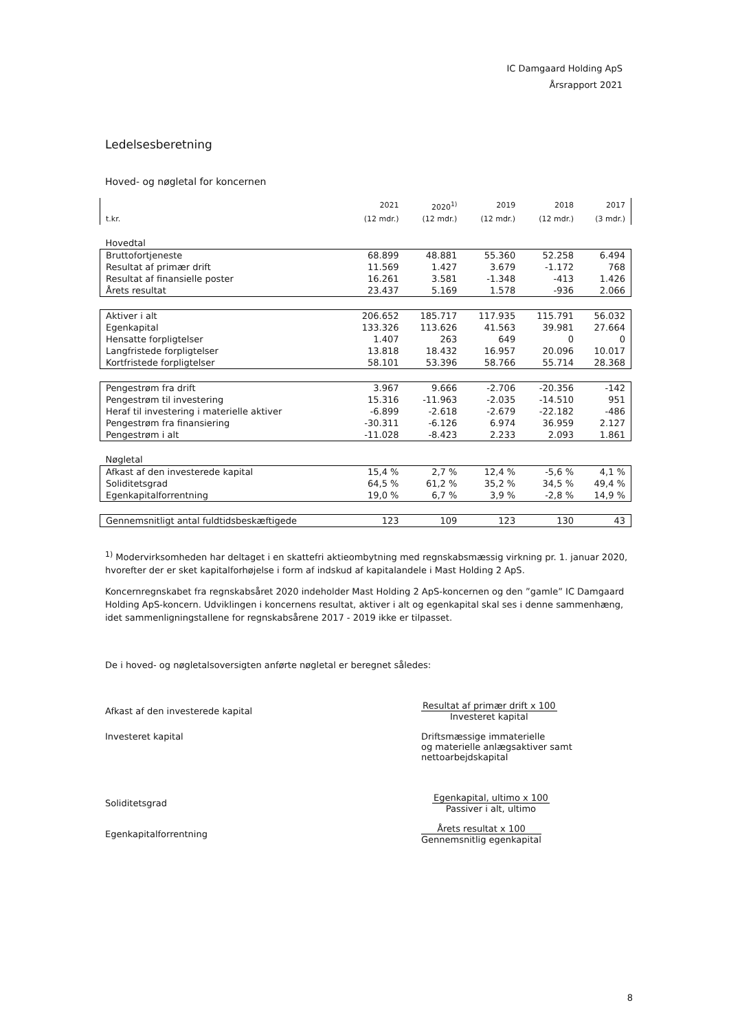IC Damgaard Holding ApS
Årsrapport 2021
Ledelsesberetning
Hoved- og nøgletal for koncernen
| | 2021 | 2020<sup>1)</sup> | 2019 | 2018 | 2017 |
| --- | --- | --- | --- | --- | --- |
| t.kr. | (12 mdr.) | (12 mdr.) | (12 mdr.) | (12 mdr.) | (3 mdr.) |
| Hovedtal | | | | | |
| Bruttofortjeneste | 68.899 | 48.881 | 55.360 | 52.258 | 6.494 |
| Resultat af primær drift | 11.569 | 1.427 | 3.679 | -1.172 | 768 |
| Resultat af finansielle poster | 16.261 | 3.581 | -1.348 | -413 | 1.426 |
| Årets resultat | 23.437 | 5.169 | 1.578 | -936 | 2.066 |
| Aktiver i alt | 206.652 | 185.717 | 117.935 | 115.791 | 56.032 |
| Egenkapital | 133.326 | 113.626 | 41.563 | 39.981 | 27.664 |
| Hensatte forpligtelser | 1.407 | 263 | 649 | 0 | 0 |
| Langfristede forpligtelser | 13.818 | 18.432 | 16.957 | 20.096 | 10.017 |
| Kortfristede forpligtelser | 58.101 | 53.396 | 58.766 | 55.714 | 28.368 |
| Pengestrøm fra drift | 3.967 | 9.666 | -2.706 | -20.356 | -142 |
| Pengestrøm til investering | 15.316 | -11.963 | -2.035 | -14.510 | 951 |
| Heraf til investering i materielle aktiver | -6.899 | -2.618 | -2.679 | -22.182 | -486 |
| Pengestrøm fra finansiering | -30.311 | -6.126 | 6.974 | 36.959 | 2.127 |
| Pengestrøm i alt | -11.028 | -8.423 | 2.233 | 2.093 | 1.861 |
| Nøgletal | | | | | |
| Afkast af den investerede kapital | 15,4 % | 2,7 % | 12,4 % | -5,6 % | 4,1 % |
| Soliditetsgrad | 64,5 % | 61,2 % | 35,2 % | 34,5 % | 49,4 % |
| Egenkapitalforrentning | 19,0 % | 6,7 % | 3,9 % | -2,8 % | 14,9 % |
| Gennemsnitligt antal fuldtidsbeskæftigede | 123 | 109 | 123 | 130 | 43 |
<sup>1)</sup> Modervirksomheden har deltaget i en skattefri aktieombytning med regnskabsmæssig virkning pr. 1. januar 2020, hvorefter der er sket kapitalforhøjelse i form af indskud af kapitalandele i Mast Holding 2 ApS.
Koncernregnskabet fra regnskabsåret 2020 indeholder Mast Holding 2 ApS-koncernen og den ”gamle” IC Damgaard Holding ApS-koncern. Udviklingen i koncernens resultat, aktiver i alt og egenkapital skal ses i denne sammenhæng, idet sammenligningstallene for regnskabsårene 2017 - 2019 ikke er tilpasset.
De i hoved- og nøgletalsoversigten anførte nøgletal er beregnet således:
Afkast af den investerede kapital
Resultat af primær drift x 100
Investeret kapital
Investeret kapital Driftsmæssige immaterielle
og materielle anlægsaktiver samt
nettoarbejdskapital
Soliditetsgrad
Egenkapital, ultimo x 100
Passiver i alt, ultimo
Egenkapitalforrentning
Årets resultat x 100
Gennemsnitlig egenkapital
8